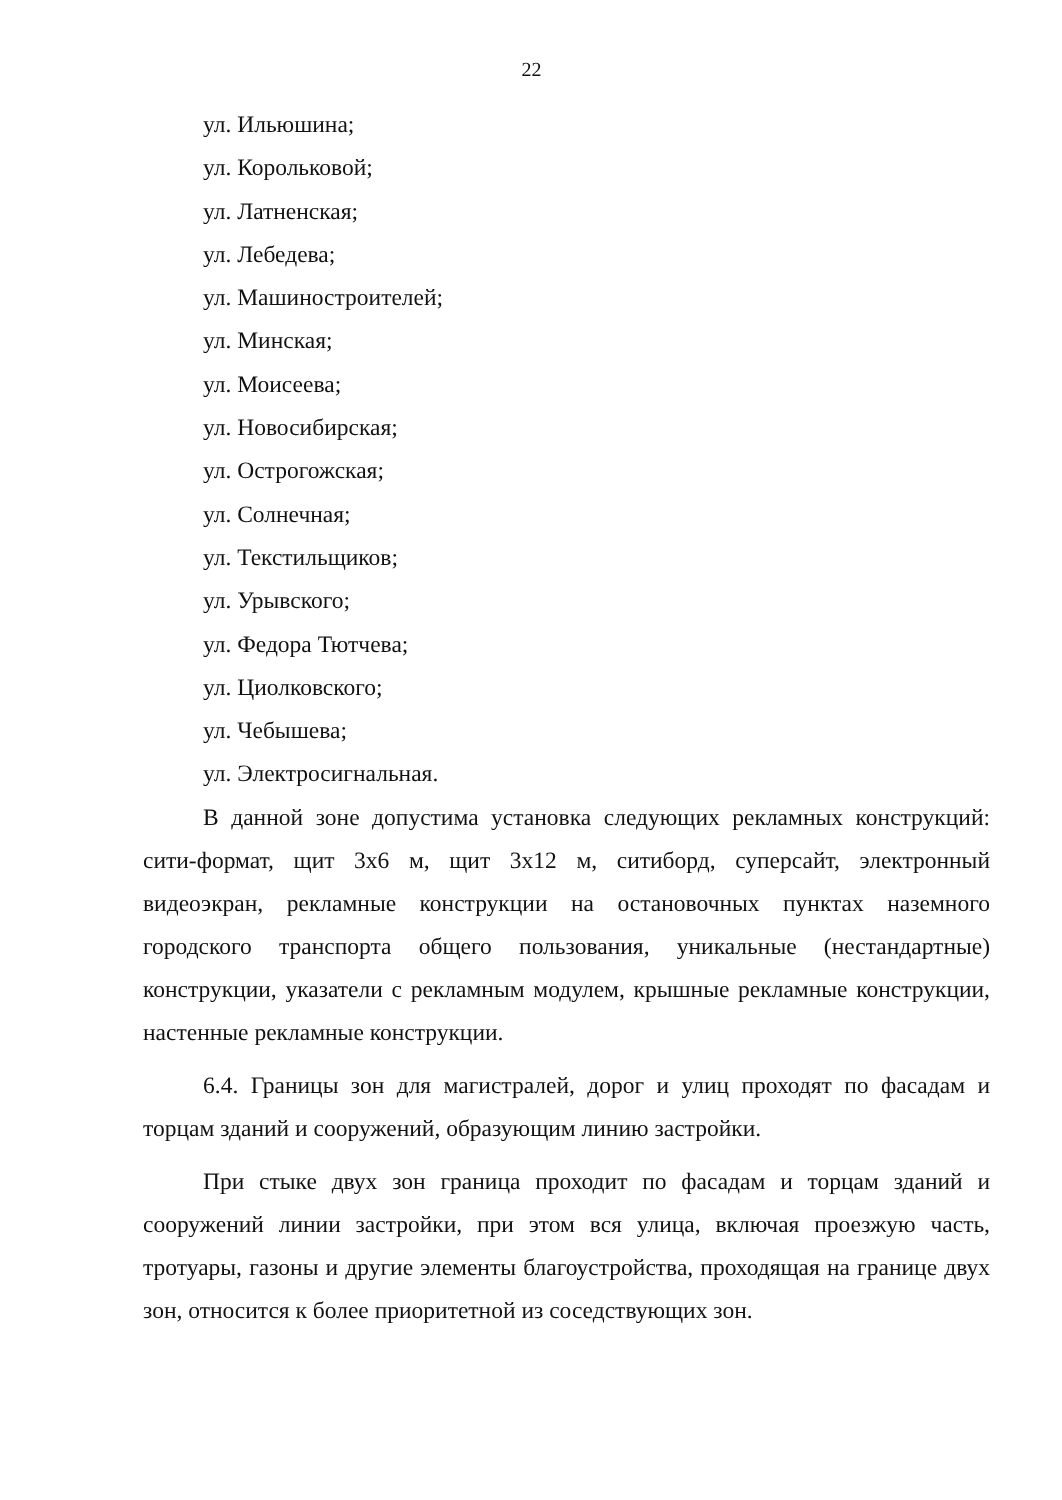22
ул. Ильюшина;
ул. Корольковой;
ул. Латненская;
ул. Лебедева;
ул. Машиностроителей;
ул. Минская;
ул. Моисеева;
ул. Новосибирская;
ул. Острогожская;
ул. Солнечная;
ул. Текстильщиков;
ул. Урывского;
ул. Федора Тютчева;
ул. Циолковского;
ул. Чебышева;
ул. Электросигнальная.
В данной зоне допустима установка следующих рекламных конструкций: сити-формат, щит 3х6 м, щит 3х12 м, ситиборд, суперсайт, электронный видеоэкран, рекламные конструкции на остановочных пунктах наземного городского транспорта общего пользования, уникальные (нестандартные) конструкции, указатели с рекламным модулем, крышные рекламные конструкции, настенные рекламные конструкции.
6.4. Границы зон для магистралей, дорог и улиц проходят по фасадам и торцам зданий и сооружений, образующим линию застройки.
При стыке двух зон граница проходит по фасадам и торцам зданий и сооружений линии застройки, при этом вся улица, включая проезжую часть, тротуары, газоны и другие элементы благоустройства, проходящая на границе двух зон, относится к более приоритетной из соседствующих зон.